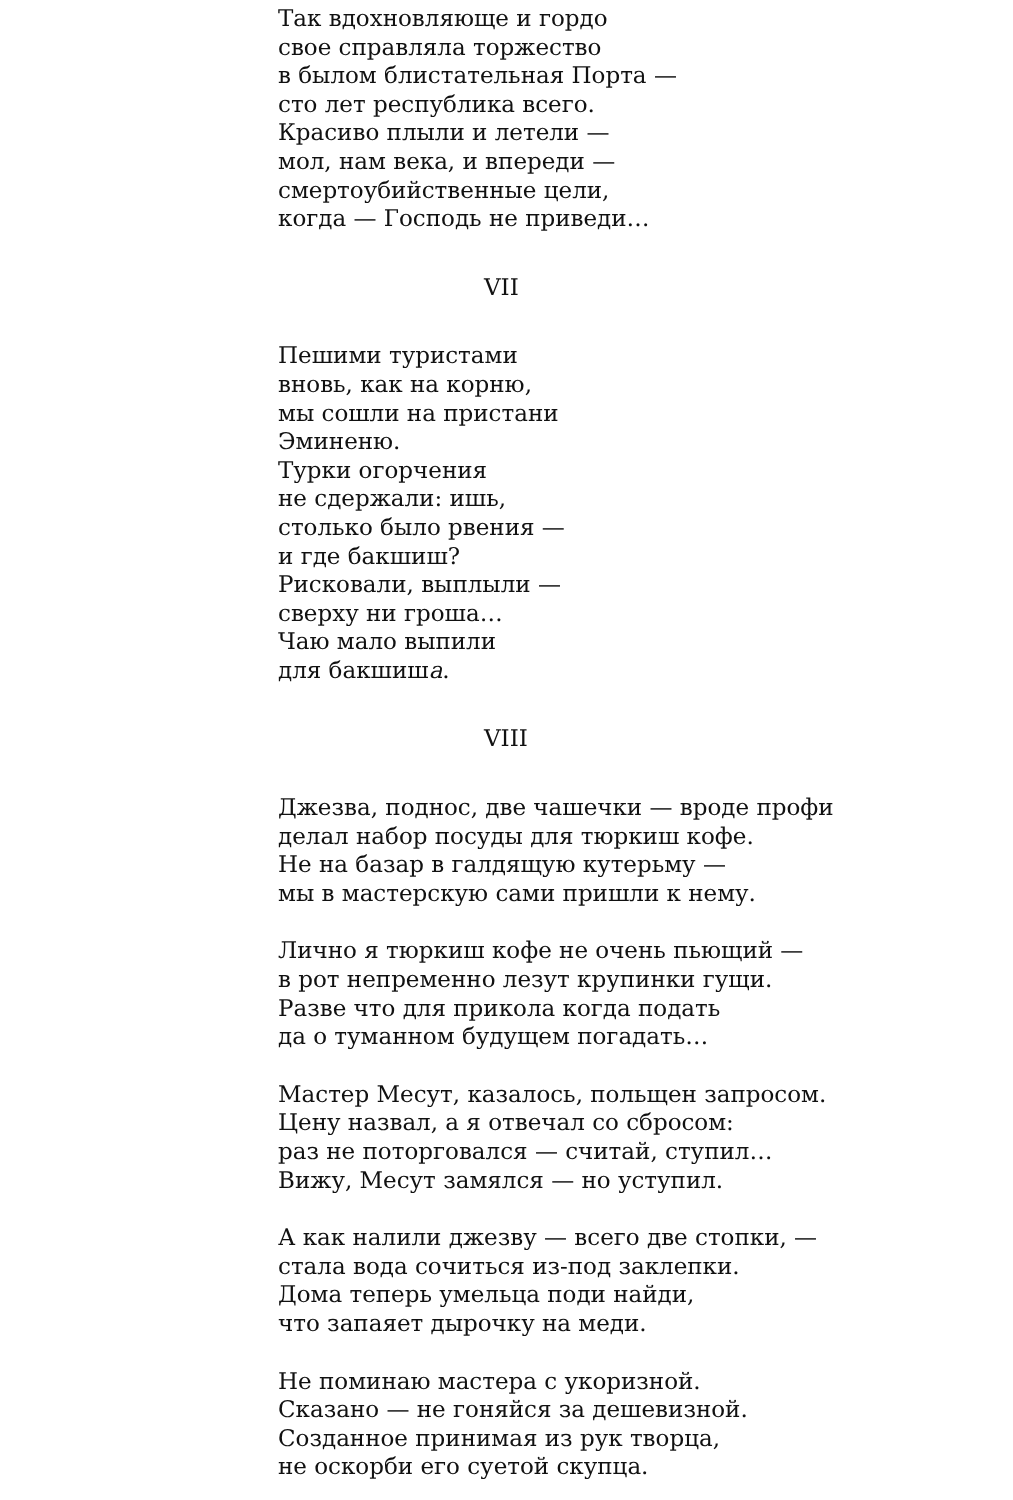Так вдохновляюще и гордо
свое справляла торжество
в былом блистательная Порта —
сто лет республика всего.
Красиво плыли и летели —
мол, нам века, и впереди —
смертоубийственные цели,
когда — Господь не приведи…
VII
Пешими туристами
вновь, как на корню,
мы сошли на пристани
Эминеню.
Турки огорчения
не сдержали: ишь,
столько было рвения —
и где бакшиш?
Рисковали, выплыли —
сверху ни гроша…
Чаю мало выпили
для бакшиша.
VIII
Джезва, поднос, две чашечки — вроде профи
делал набор посуды для тюркиш кофе.
Не на базар в галдящую кутерьму —
мы в мастерскую сами пришли к нему.
Лично я тюркиш кофе не очень пьющий —
в рот непременно лезут крупинки гущи.
Разве что для прикола когда подать
да о туманном будущем погадать…
Мастер Месут, казалось, польщен запросом.
Цену назвал, а я отвечал со сбросом:
раз не поторговался — считай, ступил…
Вижу, Месут замялся — но уступил.
А как налили джезву — всего две стопки, —
стала вода сочиться из-под заклепки.
Дома теперь умельца поди найди,
что запаяет дырочку на меди.
Не поминаю мастера с укоризной.
Сказано — не гоняйся за дешевизной.
Созданное принимая из рук творца,
не оскорби его суетой скупца.